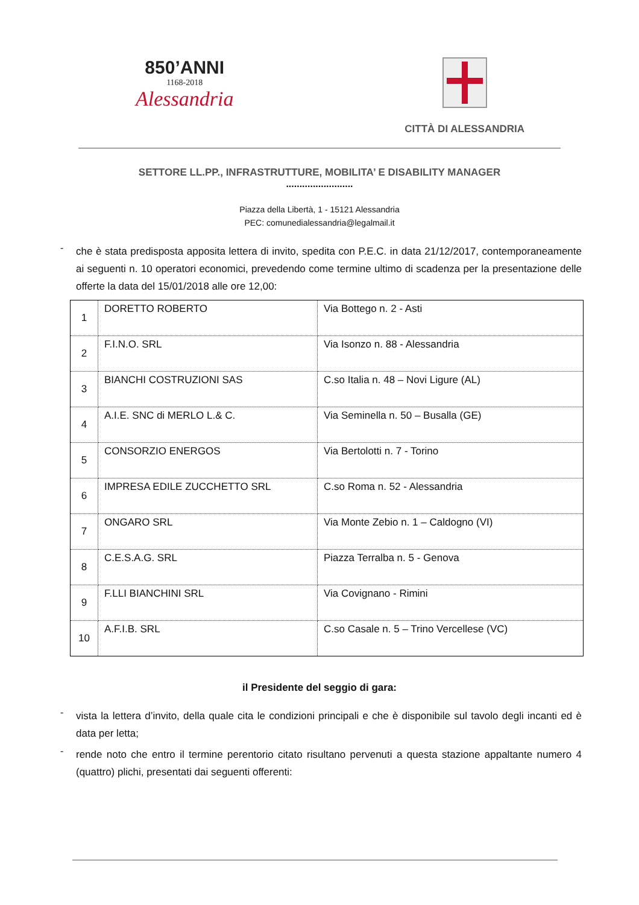850’ANNI
1168-2018
Alessandria
CITTÀ DI ALESSANDRIA
SETTORE LL.PP., INFRASTRUTTURE, MOBILITA’ E DISABILITY MANAGER
.........................
Piazza della Libertà, 1 - 15121 Alessandria
PEC: comunedialessandria@legalmail.it
-
che è stata predisposta apposita lettera di invito, spedita con P.E.C. in data 21/12/2017, contemporaneamente ai seguenti n. 10 operatori economici, prevedendo come termine ultimo di scadenza per la presentazione delle offerte la data del 15/01/2018 alle ore 12,00:
| 1 | DORETTO ROBERTO | Via Bottego n. 2 - Asti |
| 2 | F.I.N.O. SRL | Via Isonzo n. 88 - Alessandria |
| 3 | BIANCHI COSTRUZIONI SAS | C.so Italia n. 48 – Novi Ligure (AL) |
| 4 | A.I.E. SNC di MERLO L.& C. | Via Seminella n. 50 – Busalla (GE) |
| 5 | CONSORZIO ENERGOS | Via Bertolotti n. 7 - Torino |
| 6 | IMPRESA EDILE ZUCCHETTO SRL | C.so Roma n. 52 - Alessandria |
| 7 | ONGARO SRL | Via Monte Zebio n. 1 – Caldogno (VI) |
| 8 | C.E.S.A.G. SRL | Piazza Terralba n. 5 - Genova |
| 9 | F.LLI BIANCHINI SRL | Via Covignano - Rimini |
| 10 | A.F.I.B. SRL | C.so Casale n. 5 – Trino Vercellese (VC) |
il Presidente del seggio di gara:
-
vista la lettera d’invito, della quale cita le condizioni principali e che è disponibile sul tavolo degli incanti ed è data per letta;
-
rende noto che entro il termine perentorio citato risultano pervenuti a questa stazione appaltante numero 4 (quattro) plichi, presentati dai seguenti offerenti: